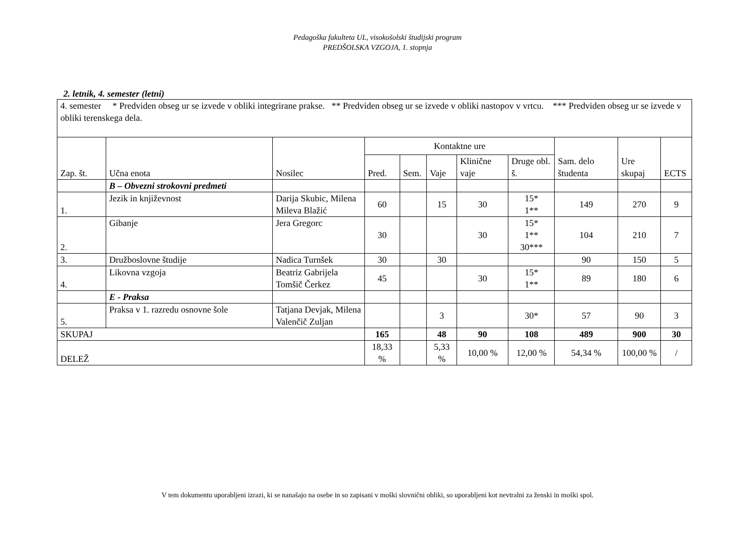Pedagoška fakulteta UL, visokošolski študijski program
PREDŠOLSKA VZGOJA, 1. stopnja
2. letnik, 4. semester (letni)
| 4. semester * Predviden obseg ur se izvede v obliki integrirane prakse. ** Predviden obseg ur se izvede v obliki nastopov v vrtcu. *** Predviden obseg ur se izvede v obliki terenskega dela. | | | | | | | | | | |
| Zap. št. | Učna enota | Nosilec | Kontaktne ure | | | | | Sam. delo študenta | Ure skupaj | ECTS |
| | | | Pred. | Sem. | Vaje | Klinične vaje | Druge obl. š. | | | |
| | B – Obvezni strokovni predmeti | | | | | | | | | |
| 1. | Jezik in književnost | Darija Skubic, Milena Mileva Blažić | 60 | | 15 | 30 | 15* 1** | 149 | 270 | 9 |
| 2. | Gibanje | Jera Gregorc | 30 | | | 30 | 15* 1** 30*** | 104 | 210 | 7 |
| 3. | Družboslovne študije | Nadica Turnšek | 30 | | 30 | | | 90 | 150 | 5 |
| 4. | Likovna vzgoja | Beatriz Gabrijela Tomšič Čerkez | 45 | | | 30 | 15* 1** | 89 | 180 | 6 |
| | E - Praksa | | | | | | | | | |
| 5. | Praksa v 1. razredu osnovne šole | Tatjana Devjak, Milena Valenčič Zuljan | | | 3 | | 30* | 57 | 90 | 3 |
| SKUPAJ | | | 165 | | 48 | 90 | 108 | 489 | 900 | 30 |
| DELEŽ | | | 18,33 % | | 5,33 % | 10,00 % | 12,00 % | 54,34 % | 100,00 % | / |
V tem dokumentu uporabljeni izrazi, ki se nanašajo na osebe in so zapisani v moški slovnični obliki, so uporabljeni kot nevtralni za ženski in moški spol.